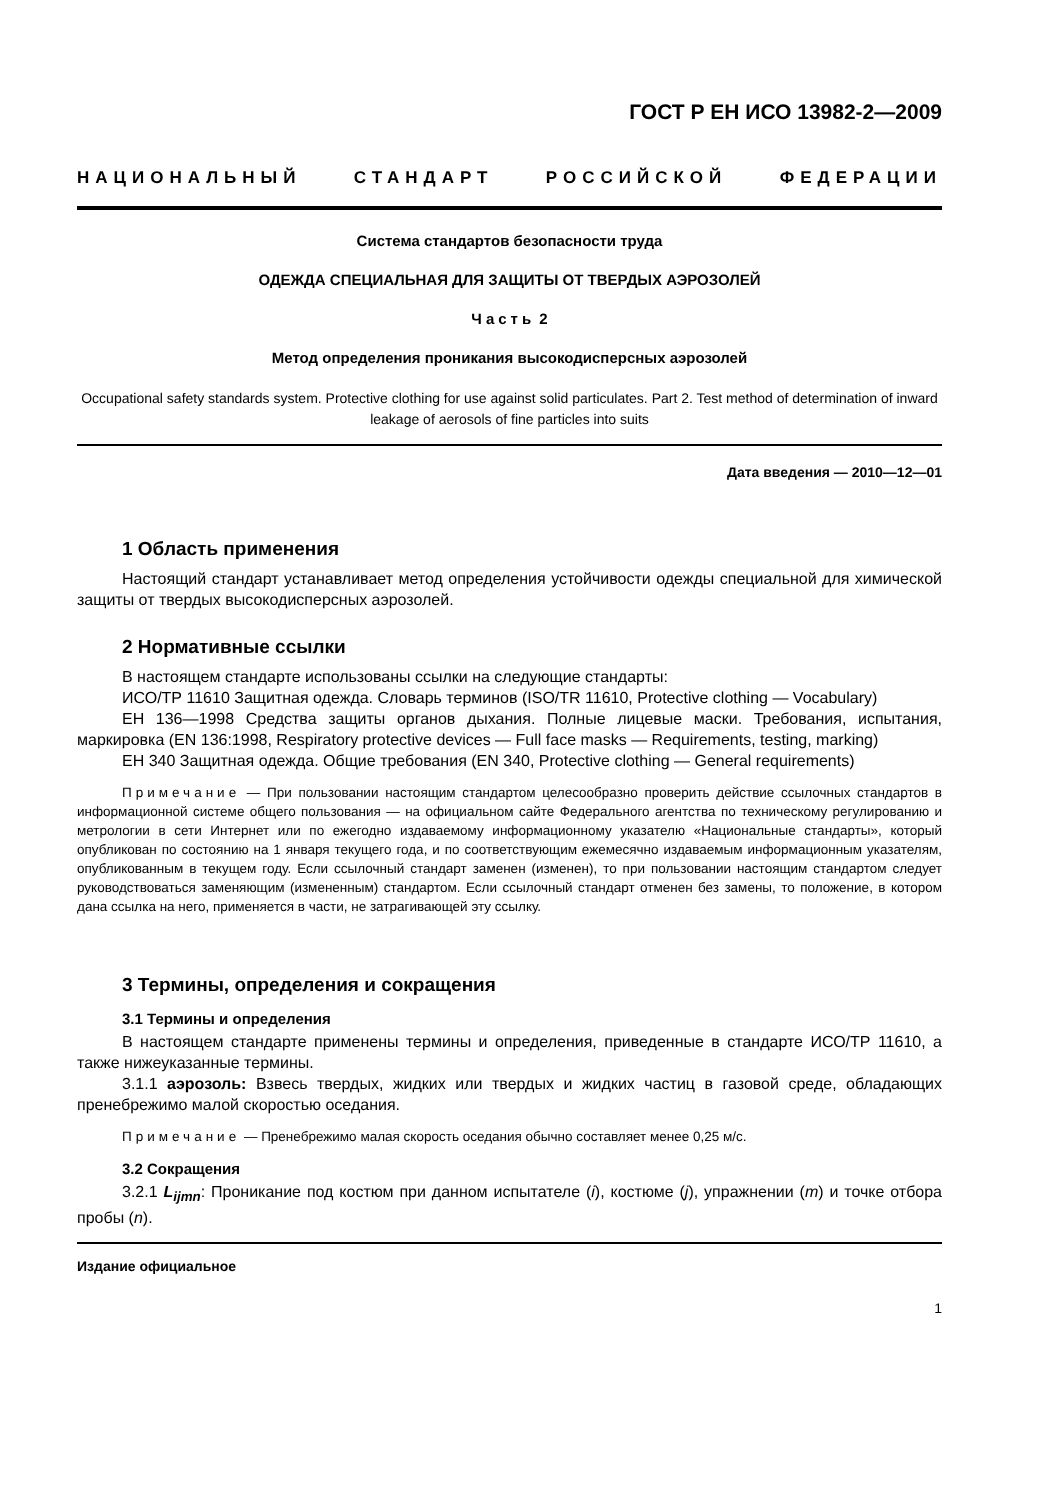ГОСТ Р ЕН ИСО 13982-2—2009
НАЦИОНАЛЬНЫЙ СТАНДАРТ РОССИЙСКОЙ ФЕДЕРАЦИИ
Система стандартов безопасности труда
ОДЕЖДА СПЕЦИАЛЬНАЯ ДЛЯ ЗАЩИТЫ ОТ ТВЕРДЫХ АЭРОЗОЛЕЙ
Часть 2
Метод определения проникания высокодисперсных аэрозолей
Occupational safety standards system. Protective clothing for use against solid particulates. Part 2. Test method of determination of inward leakage of aerosols of fine particles into suits
Дата введения — 2010—12—01
1 Область применения
Настоящий стандарт устанавливает метод определения устойчивости одежды специальной для химической защиты от твердых высокодисперсных аэрозолей.
2 Нормативные ссылки
В настоящем стандарте использованы ссылки на следующие стандарты:
ИСО/ТР 11610 Защитная одежда. Словарь терминов (ISO/TR 11610, Protective clothing — Vocabulary)
ЕН 136—1998 Средства защиты органов дыхания. Полные лицевые маски. Требования, испытания, маркировка (EN 136:1998, Respiratory protective devices — Full face masks — Requirements, testing, marking)
ЕН 340 Защитная одежда. Общие требования (EN 340, Protective clothing — General requirements)
Примечание — При пользовании настоящим стандартом целесообразно проверить действие ссылочных стандартов в информационной системе общего пользования — на официальном сайте Федерального агентства по техническому регулированию и метрологии в сети Интернет или по ежегодно издаваемому информационному указателю «Национальные стандарты», который опубликован по состоянию на 1 января текущего года, и по соответствующим ежемесячно издаваемым информационным указателям, опубликованным в текущем году. Если ссылочный стандарт заменен (изменен), то при пользовании настоящим стандартом следует руководствоваться заменяющим (измененным) стандартом. Если ссылочный стандарт отменен без замены, то положение, в котором дана ссылка на него, применяется в части, не затрагивающей эту ссылку.
3 Термины, определения и сокращения
3.1 Термины и определения
В настоящем стандарте применены термины и определения, приведенные в стандарте ИСО/ТР 11610, а также нижеуказанные термины.
3.1.1 аэрозоль: Взвесь твердых, жидких или твердых и жидких частиц в газовой среде, обладающих пренебрежимо малой скоростью оседания.
Примечание — Пренебрежимо малая скорость оседания обычно составляет менее 0,25 м/с.
3.2 Сокращения
3.2.1 L<sub>ijmn</sub>: Проникание под костюм при данном испытателе (i), костюме (j), упражнении (m) и точке отбора пробы (n).
Издание официальное
1